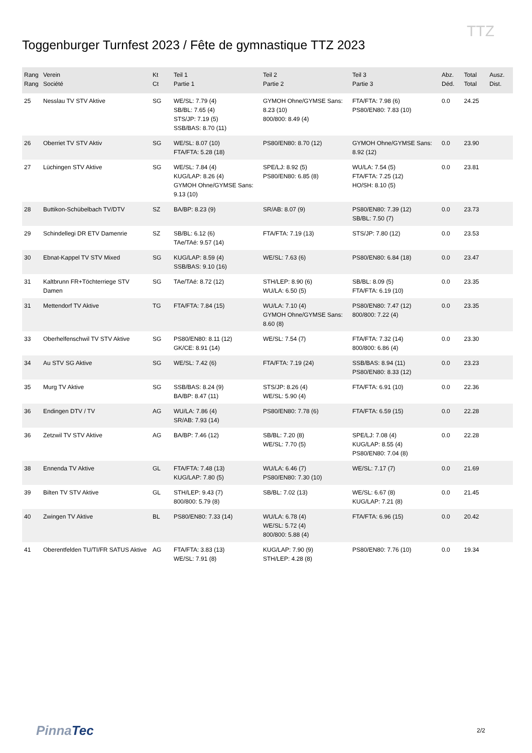Toggenburger Turnfest 2023 / Fête de gymnastique TTZ 2023
TTZ
| Rang Rang | Verein Société | Kt Ct | Teil 1 Partie 1 | Teil 2 Partie 2 | Teil 3 Partie 3 | Abz. Déd. | Total Total | Ausz. Dist. |
| --- | --- | --- | --- | --- | --- | --- | --- | --- |
| 25 | Nesslau TV STV Aktive | SG | WE/SL: 7.79 (4) SB/BL: 7.65 (4) STS/JP: 7.19 (5) SSB/BAS: 8.70 (11) | GYMOH Ohne/GYMSE Sans: 8.23 (10) 800/800: 8.49 (4) | FTA/FTA: 7.98 (6) PS80/EN80: 7.83 (10) | 0.0 | 24.25 | |
| 26 | Oberriet TV STV Aktiv | SG | WE/SL: 8.07 (10) FTA/FTA: 5.28 (18) | PS80/EN80: 8.70 (12) | GYMOH Ohne/GYMSE Sans: 8.92 (12) | 0.0 | 23.90 | |
| 27 | Lüchingen STV Aktive | SG | WE/SL: 7.84 (4) KUG/LAP: 8.26 (4) GYMOH Ohne/GYMSE Sans: 9.13 (10) | SPE/LJ: 8.92 (5) PS80/EN80: 6.85 (8) | WU/LA: 7.54 (5) FTA/FTA: 7.25 (12) HO/SH: 8.10 (5) | 0.0 | 23.81 | |
| 28 | Buttikon-Schübelbach TV/DTV | SZ | BA/BP: 8.23 (9) | SR/AB: 8.07 (9) | PS80/EN80: 7.39 (12) SB/BL: 7.50 (7) | 0.0 | 23.73 | |
| 29 | Schindellegi DR ETV Damenrie | SZ | SB/BL: 6.12 (6) TAe/TAé: 9.57 (14) | FTA/FTA: 7.19 (13) | STS/JP: 7.80 (12) | 0.0 | 23.53 | |
| 30 | Ebnat-Kappel TV STV Mixed | SG | KUG/LAP: 8.59 (4) SSB/BAS: 9.10 (16) | WE/SL: 7.63 (6) | PS80/EN80: 6.84 (18) | 0.0 | 23.47 | |
| 31 | Kaltbrunn FR+Töchterriege STV Damen | SG | TAe/TAé: 8.72 (12) | STH/LEP: 8.90 (6) WU/LA: 6.50 (5) | SB/BL: 8.09 (5) FTA/FTA: 6.19 (10) | 0.0 | 23.35 | |
| 31 | Mettendorf TV Aktive | TG | FTA/FTA: 7.84 (15) | WU/LA: 7.10 (4) GYMOH Ohne/GYMSE Sans: 8.60 (8) | PS80/EN80: 7.47 (12) 800/800: 7.22 (4) | 0.0 | 23.35 | |
| 33 | Oberhelfenschwil TV STV Aktive | SG | PS80/EN80: 8.11 (12) GK/CE: 8.91 (14) | WE/SL: 7.54 (7) | FTA/FTA: 7.32 (14) 800/800: 6.86 (4) | 0.0 | 23.30 | |
| 34 | Au STV SG Aktive | SG | WE/SL: 7.42 (6) | FTA/FTA: 7.19 (24) | SSB/BAS: 8.94 (11) PS80/EN80: 8.33 (12) | 0.0 | 23.23 | |
| 35 | Murg TV Aktive | SG | SSB/BAS: 8.24 (9) BA/BP: 8.47 (11) | STS/JP: 8.26 (4) WE/SL: 5.90 (4) | FTA/FTA: 6.91 (10) | 0.0 | 22.36 | |
| 36 | Endingen DTV / TV | AG | WU/LA: 7.86 (4) SR/AB: 7.93 (14) | PS80/EN80: 7.78 (6) | FTA/FTA: 6.59 (15) | 0.0 | 22.28 | |
| 36 | Zetzwil TV STV Aktive | AG | BA/BP: 7.46 (12) | SB/BL: 7.20 (8) WE/SL: 7.70 (5) | SPE/LJ: 7.08 (4) KUG/LAP: 8.55 (4) PS80/EN80: 7.04 (8) | 0.0 | 22.28 | |
| 38 | Ennenda TV Aktive | GL | FTA/FTA: 7.48 (13) KUG/LAP: 7.80 (5) | WU/LA: 6.46 (7) PS80/EN80: 7.30 (10) | WE/SL: 7.17 (7) | 0.0 | 21.69 | |
| 39 | Bilten TV STV Aktive | GL | STH/LEP: 9.43 (7) 800/800: 5.79 (8) | SB/BL: 7.02 (13) | WE/SL: 6.67 (8) KUG/LAP: 7.21 (8) | 0.0 | 21.45 | |
| 40 | Zwingen TV Aktive | BL | PS80/EN80: 7.33 (14) | WU/LA: 6.78 (4) WE/SL: 5.72 (4) 800/800: 5.88 (4) | FTA/FTA: 6.96 (15) | 0.0 | 20.42 | |
| 41 | Oberentfelden TU/TI/FR SATUS Aktive | AG | FTA/FTA: 3.83 (13) WE/SL: 7.91 (8) | KUG/LAP: 7.90 (9) STH/LEP: 4.28 (8) | PS80/EN80: 7.76 (10) | 0.0 | 19.34 | |
PinnaTec 2/2